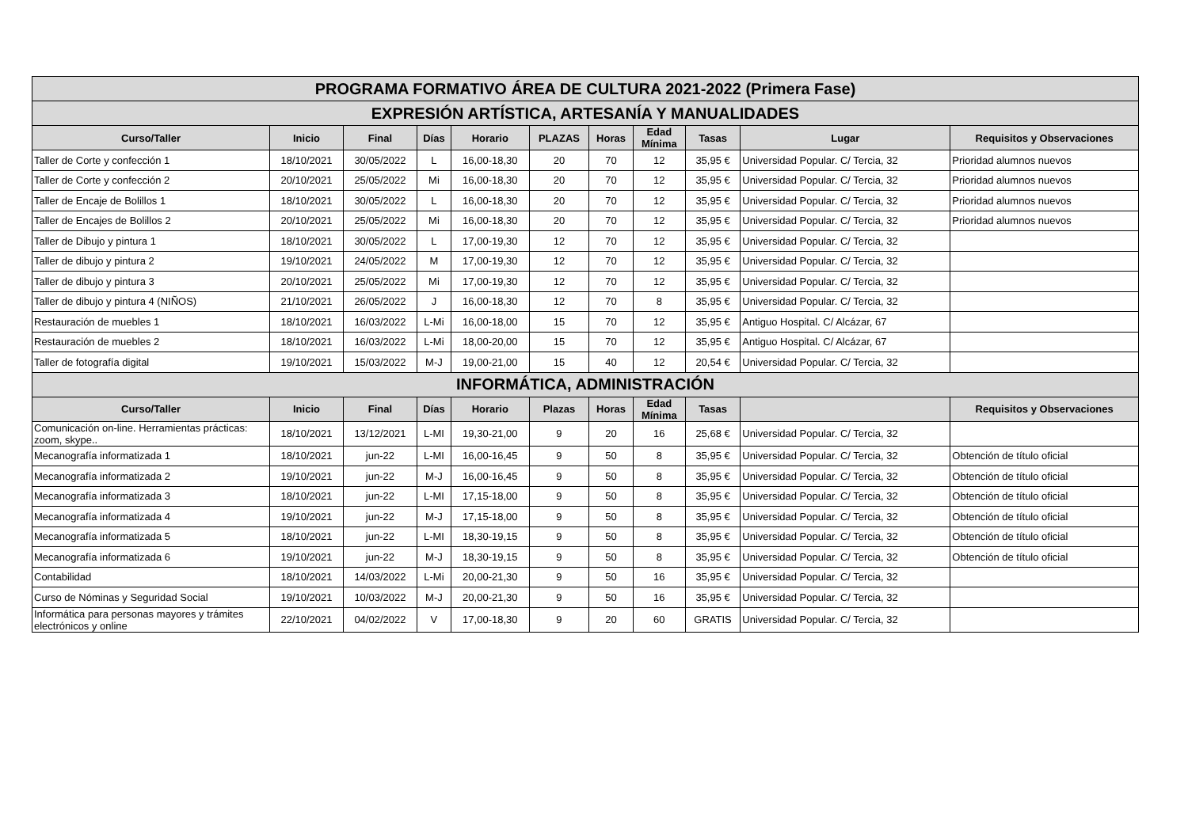| PROGRAMA FORMATIVO ÁREA DE CULTURA 2021-2022 (Primera Fase) | | | | | | | | | | |
| --- | --- | --- | --- | --- | --- | --- | --- | --- | --- | --- |
| EXPRESIÓN ARTÍSTICA, ARTESANÍA Y MANUALIDADES | | | | | | | | | | |
| Curso/Taller | Inicio | Final | Días | Horario | PLAZAS | Horas | Edad Mínima | Tasas | Lugar | Requisitos y Observaciones |
| Taller de Corte y confección 1 | 18/10/2021 | 30/05/2022 | L | 16,00-18,30 | 20 | 70 | 12 | 35,95 € | Universidad Popular. C/ Tercia, 32 | Prioridad alumnos nuevos |
| Taller de Corte y confección 2 | 20/10/2021 | 25/05/2022 | Mi | 16,00-18,30 | 20 | 70 | 12 | 35,95 € | Universidad Popular. C/ Tercia, 32 | Prioridad alumnos nuevos |
| Taller de Encaje de Bolillos 1 | 18/10/2021 | 30/05/2022 | L | 16,00-18,30 | 20 | 70 | 12 | 35,95 € | Universidad Popular. C/ Tercia, 32 | Prioridad alumnos nuevos |
| Taller de Encajes de Bolillos 2 | 20/10/2021 | 25/05/2022 | Mi | 16,00-18,30 | 20 | 70 | 12 | 35,95 € | Universidad Popular. C/ Tercia, 32 | Prioridad alumnos nuevos |
| Taller de Dibujo y pintura 1 | 18/10/2021 | 30/05/2022 | L | 17,00-19,30 | 12 | 70 | 12 | 35,95 € | Universidad Popular. C/ Tercia, 32 | |
| Taller de dibujo y pintura 2 | 19/10/2021 | 24/05/2022 | M | 17,00-19,30 | 12 | 70 | 12 | 35,95 € | Universidad Popular. C/ Tercia, 32 | |
| Taller de dibujo y pintura 3 | 20/10/2021 | 25/05/2022 | Mi | 17,00-19,30 | 12 | 70 | 12 | 35,95 € | Universidad Popular. C/ Tercia, 32 | |
| Taller de dibujo y pintura 4 (NIÑOS) | 21/10/2021 | 26/05/2022 | J | 16,00-18,30 | 12 | 70 | 8 | 35,95 € | Universidad Popular. C/ Tercia, 32 | |
| Restauración de muebles 1 | 18/10/2021 | 16/03/2022 | L-Mi | 16,00-18,00 | 15 | 70 | 12 | 35,95 € | Antiguo Hospital. C/ Alcázar, 67 | |
| Restauración de muebles 2 | 18/10/2021 | 16/03/2022 | L-Mi | 18,00-20,00 | 15 | 70 | 12 | 35,95 € | Antiguo Hospital. C/ Alcázar, 67 | |
| Taller de fotografía digital | 19/10/2021 | 15/03/2022 | M-J | 19,00-21,00 | 15 | 40 | 12 | 20,54 € | Universidad Popular. C/ Tercia, 32 | |
| INFORMÁTICA, ADMINISTRACIÓN | | | | | | | | | | |
| Curso/Taller | Inicio | Final | Días | Horario | Plazas | Horas | Edad Mínima | Tasas | | Requisitos y Observaciones |
| Comunicación on-line. Herramientas prácticas: zoom, skype.. | 18/10/2021 | 13/12/2021 | L-MI | 19,30-21,00 | 9 | 20 | 16 | 25,68 € | Universidad Popular. C/ Tercia, 32 | |
| Mecanografía informatizada 1 | 18/10/2021 | jun-22 | L-MI | 16,00-16,45 | 9 | 50 | 8 | 35,95 € | Universidad Popular. C/ Tercia, 32 | Obtención de título oficial |
| Mecanografía informatizada 2 | 19/10/2021 | jun-22 | M-J | 16,00-16,45 | 9 | 50 | 8 | 35,95 € | Universidad Popular. C/ Tercia, 32 | Obtención de título oficial |
| Mecanografía informatizada 3 | 18/10/2021 | jun-22 | L-MI | 17,15-18,00 | 9 | 50 | 8 | 35,95 € | Universidad Popular. C/ Tercia, 32 | Obtención de título oficial |
| Mecanografía informatizada 4 | 19/10/2021 | jun-22 | M-J | 17,15-18,00 | 9 | 50 | 8 | 35,95 € | Universidad Popular. C/ Tercia, 32 | Obtención de título oficial |
| Mecanografía informatizada 5 | 18/10/2021 | jun-22 | L-MI | 18,30-19,15 | 9 | 50 | 8 | 35,95 € | Universidad Popular. C/ Tercia, 32 | Obtención de título oficial |
| Mecanografía informatizada 6 | 19/10/2021 | jun-22 | M-J | 18,30-19,15 | 9 | 50 | 8 | 35,95 € | Universidad Popular. C/ Tercia, 32 | Obtención de título oficial |
| Contabilidad | 18/10/2021 | 14/03/2022 | L-Mi | 20,00-21,30 | 9 | 50 | 16 | 35,95 € | Universidad Popular. C/ Tercia, 32 | |
| Curso de Nóminas y Seguridad Social | 19/10/2021 | 10/03/2022 | M-J | 20,00-21,30 | 9 | 50 | 16 | 35,95 € | Universidad Popular. C/ Tercia, 32 | |
| Informática para personas mayores y trámites electrónicos y online | 22/10/2021 | 04/02/2022 | V | 17,00-18,30 | 9 | 20 | 60 | GRATIS | Universidad Popular. C/ Tercia, 32 | |